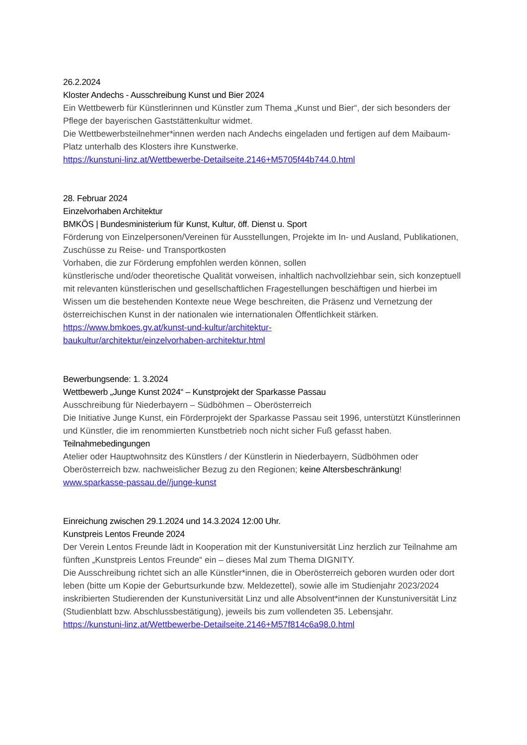26.2.2024
Kloster Andechs - Ausschreibung Kunst und Bier 2024
Ein Wettbewerb für Künstlerinnen und Künstler zum Thema „Kunst und Bier“, der sich besonders der Pflege der bayerischen Gaststättenkultur widmet.
Die Wettbewerbsteilnehmer*innen werden nach Andechs eingeladen und fertigen auf dem Maibaum-Platz unterhalb des Klosters ihre Kunstwerke.
https://kunstuni-linz.at/Wettbewerbe-Detailseite.2146+M5705f44b744.0.html
28. Februar 2024
Einzelvorhaben Architektur
BMKÖS | Bundesministerium für Kunst, Kultur, öff. Dienst u. Sport
Förderung von Einzelpersonen/Vereinen für Ausstellungen, Projekte im In- und Ausland, Publikationen, Zuschüsse zu Reise- und Transportkosten
Vorhaben, die zur Förderung empfohlen werden können, sollen
künstlerische und/oder theoretische Qualität vorweisen, inhaltlich nachvollziehbar sein, sich konzeptuell mit relevanten künstlerischen und gesellschaftlichen Fragestellungen beschäftigen und hierbei im Wissen um die bestehenden Kontexte neue Wege beschreiten, die Präsenz und Vernetzung der österreichischen Kunst in der nationalen wie internationalen Öffentlichkeit stärken.
https://www.bmkoes.gv.at/kunst-und-kultur/architektur-
baukultur/architektur/einzelvorhaben-architektur.html
Bewerbungsende: 1. 3.2024
Wettbewerb „Junge Kunst 2024“ – Kunstprojekt der Sparkasse Passau
Ausschreibung für Niederbayern – Südböhmen – Oberösterreich
Die Initiative Junge Kunst, ein Förderprojekt der Sparkasse Passau seit 1996, unterstützt Künstlerinnen und Künstler, die im renommierten Kunstbetrieb noch nicht sicher Fuß gefasst haben.
Teilnahmebedingungen
Atelier oder Hauptwohnsitz des Künstlers / der Künstlerin in Niederbayern, Südböhmen oder Oberösterreich bzw. nachweislicher Bezug zu den Regionen; keine Altersbeschränkung!
www.sparkasse-passau.de//junge-kunst
Einreichung zwischen 29.1.2024 und 14.3.2024 12:00 Uhr.
Kunstpreis Lentos Freunde 2024
Der Verein Lentos Freunde lädt in Kooperation mit der Kunstuniversität Linz herzlich zur Teilnahme am fünften „Kunstpreis Lentos Freunde“ ein – dieses Mal zum Thema DIGNITY.
Die Ausschreibung richtet sich an alle Künstler*innen, die in Oberösterreich geboren wurden oder dort leben (bitte um Kopie der Geburtsurkunde bzw. Meldezettel), sowie alle im Studienjahr 2023/2024 inskribierten Studierenden der Kunstuniversität Linz und alle Absolvent*innen der Kunstuniversität Linz (Studienblatt bzw. Abschlussbestätigung), jeweils bis zum vollendeten 35. Lebensjahr.
https://kunstuni-linz.at/Wettbewerbe-Detailseite.2146+M57f814c6a98.0.html